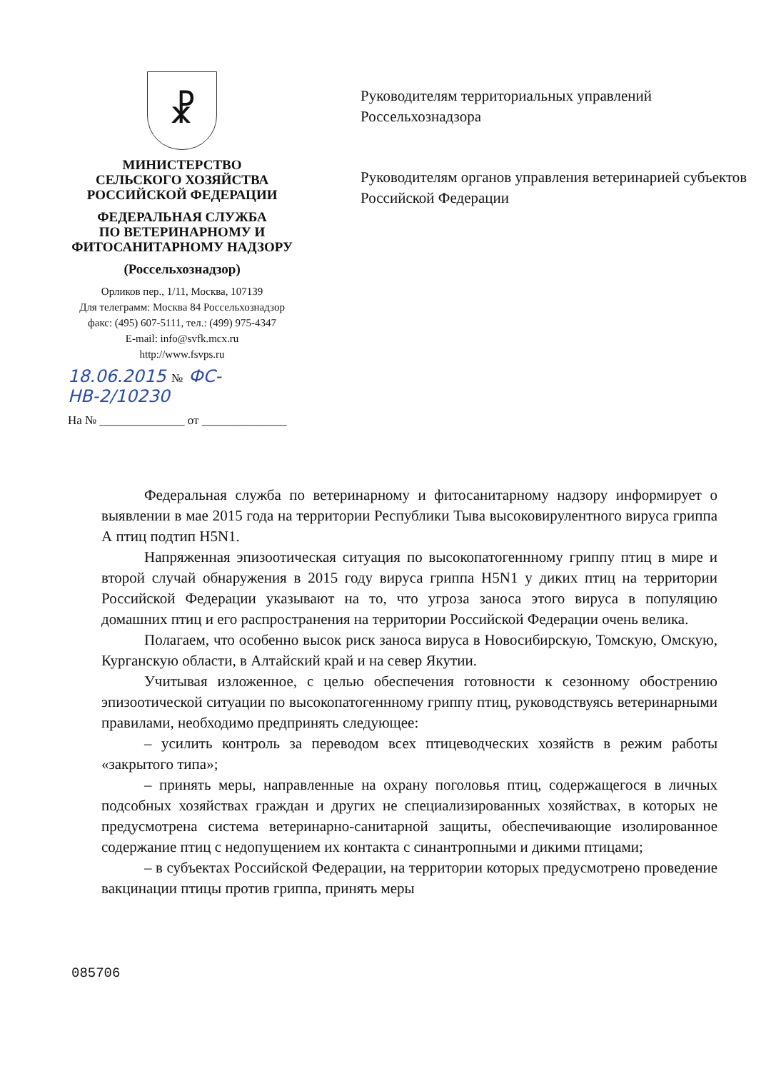☧
МИНИСТЕРСТВО
СЕЛЬСКОГО ХОЗЯЙСТВА
РОССИЙСКОЙ ФЕДЕРАЦИИ
ФЕДЕРАЛЬНАЯ СЛУЖБА
ПО ВЕТЕРИНАРНОМУ И
ФИТОСАНИТАРНОМУ НАДЗОРУ
(Россельхознадзор)
Орликов пер., 1/11, Москва, 107139
Для телеграмм: Москва 84 Россельхознадзор
факс: (495) 607-5111, тел.: (499) 975-4347
E-mail: info@svfk.mcx.ru
http://www.fsvps.ru
18.06.2015 № ФС-НВ-2/10230
На № ______________ от ______________
Руководителям территориальных управлений Россельхознадзора
Руководителям органов управления ветеринарией субъектов Российской Федерации
Федеральная служба по ветеринарному и фитосанитарному надзору информирует о выявлении в мае 2015 года на территории Республики Тыва высоковирулентного вируса гриппа А птиц подтип H5N1.
Напряженная эпизоотическая ситуация по высокопатогеннному гриппу птиц в мире и второй случай обнаружения в 2015 году вируса гриппа H5N1 у диких птиц на территории Российской Федерации указывают на то, что угроза заноса этого вируса в популяцию домашних птиц и его распространения на территории Российской Федерации очень велика.
Полагаем, что особенно высок риск заноса вируса в Новосибирскую, Томскую, Омскую, Курганскую области, в Алтайский край и на север Якутии.
Учитывая изложенное, с целью обеспечения готовности к сезонному обострению эпизоотической ситуации по высокопатогеннному гриппу птиц, руководствуясь ветеринарными правилами, необходимо предпринять следующее:
– усилить контроль за переводом всех птицеводческих хозяйств в режим работы «закрытого типа»;
– принять меры, направленные на охрану поголовья птиц, содержащегося в личных подсобных хозяйствах граждан и других не специализированных хозяйствах, в которых не предусмотрена система ветеринарно-санитарной защиты, обеспечивающие изолированное содержание птиц с недопущением их контакта с синантропными и дикими птицами;
– в субъектах Российской Федерации, на территории которых предусмотрено проведение вакцинации птицы против гриппа, принять меры
085706